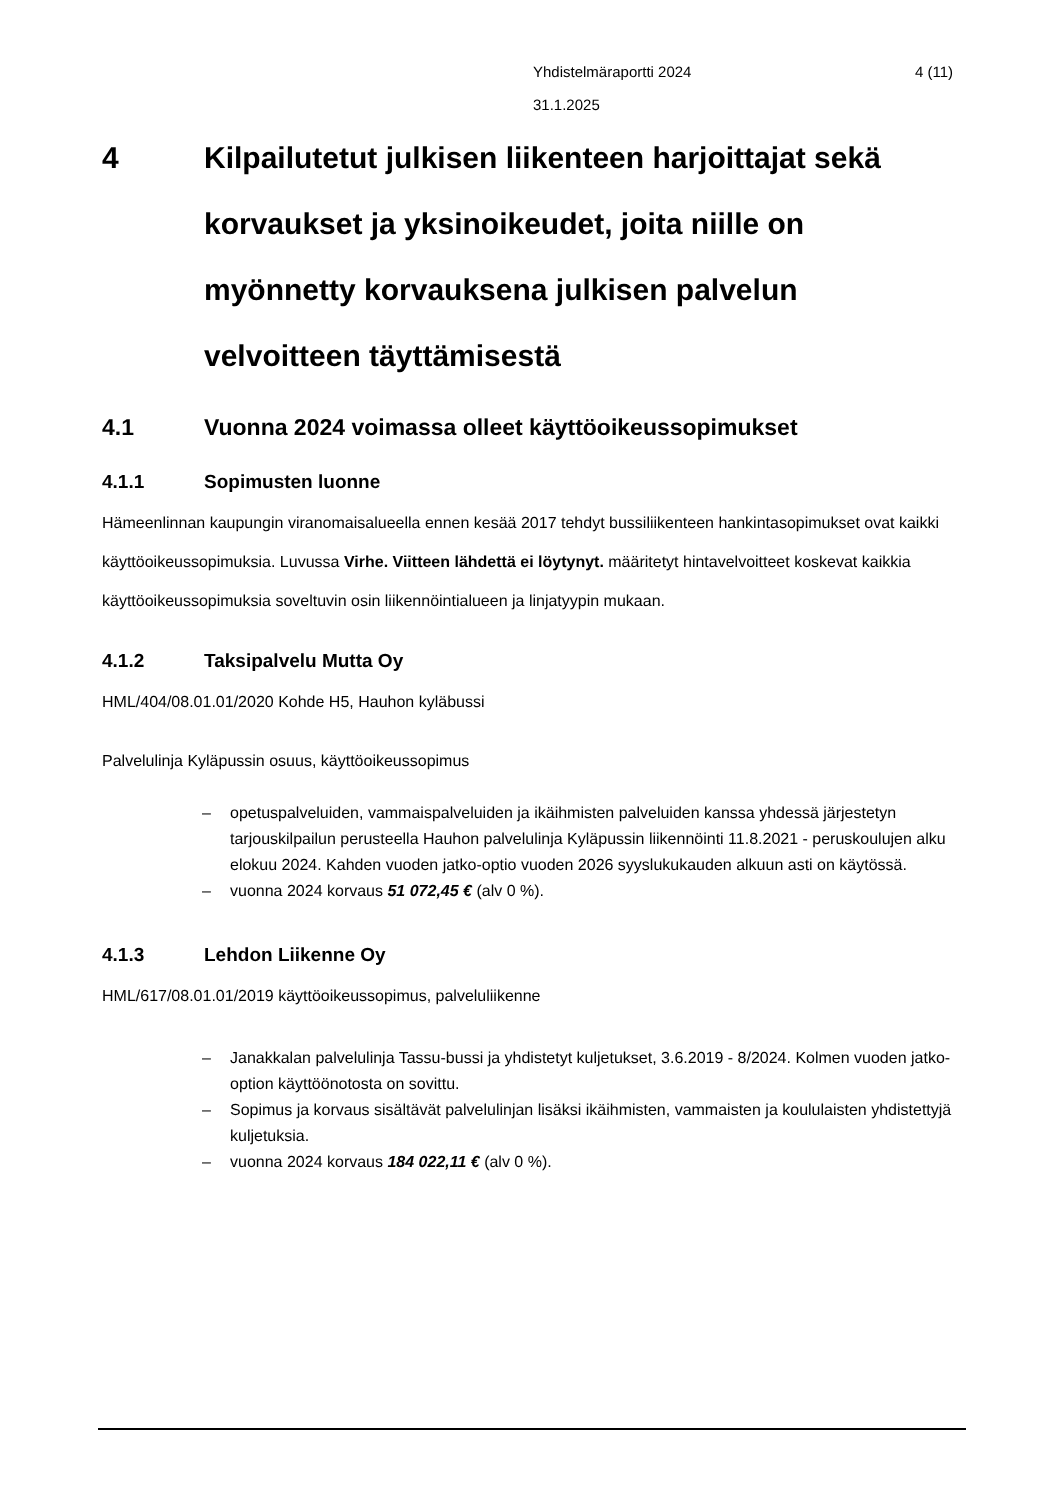4 (11) Yhdistelmäraportti 2024
31.1.2025
4 Kilpailutetut julkisen liikenteen harjoittajat sekä korvaukset ja yksinoikeudet, joita niille on myönnetty korvauksena julkisen palvelun velvoitteen täyttämisestä
4.1 Vuonna 2024 voimassa olleet käyttöoikeussopimukset
4.1.1 Sopimusten luonne
Hämeenlinnan kaupungin viranomaisalueella ennen kesää 2017 tehdyt bussiliikenteen hankintasopimukset ovat kaikki käyttöoikeussopimuksia. Luvussa Virhe. Viitteen lähdettä ei löytynyt. määritetyt hintavelvoitteet koskevat kaikkia käyttöoikeussopimuksia soveltuvin osin liikennöintialueen ja linjatyypin mukaan.
4.1.2 Taksipalvelu Mutta Oy
HML/404/08.01.01/2020 Kohde H5, Hauhon kyläbussi
Palvelulinja Kyläpussin osuus, käyttöoikeussopimus
– opetuspalveluiden, vammaispalveluiden ja ikäihmisten palveluiden kanssa yhdessä järjestetyn tarjouskilpailun perusteella Hauhon palvelulinja Kyläpussin liikennöinti 11.8.2021 - peruskoulujen alku elokuu 2024. Kahden vuoden jatko-optio vuoden 2026 syyslukukauden alkuun asti on käytössä.
– vuonna 2024 korvaus 51 072,45 € (alv 0 %).
4.1.3 Lehdon Liikenne Oy
HML/617/08.01.01/2019 käyttöoikeussopimus, palveluliikenne
– Janakkalan palvelulinja Tassu-bussi ja yhdistetyt kuljetukset, 3.6.2019 - 8/2024. Kolmen vuoden jatko-option käyttöönotosta on sovittu.
– Sopimus ja korvaus sisältävät palvelulinjan lisäksi ikäihmisten, vammaisten ja koululaisten yhdistettyjä kuljetuksia.
– vuonna 2024 korvaus 184 022,11 € (alv 0 %).